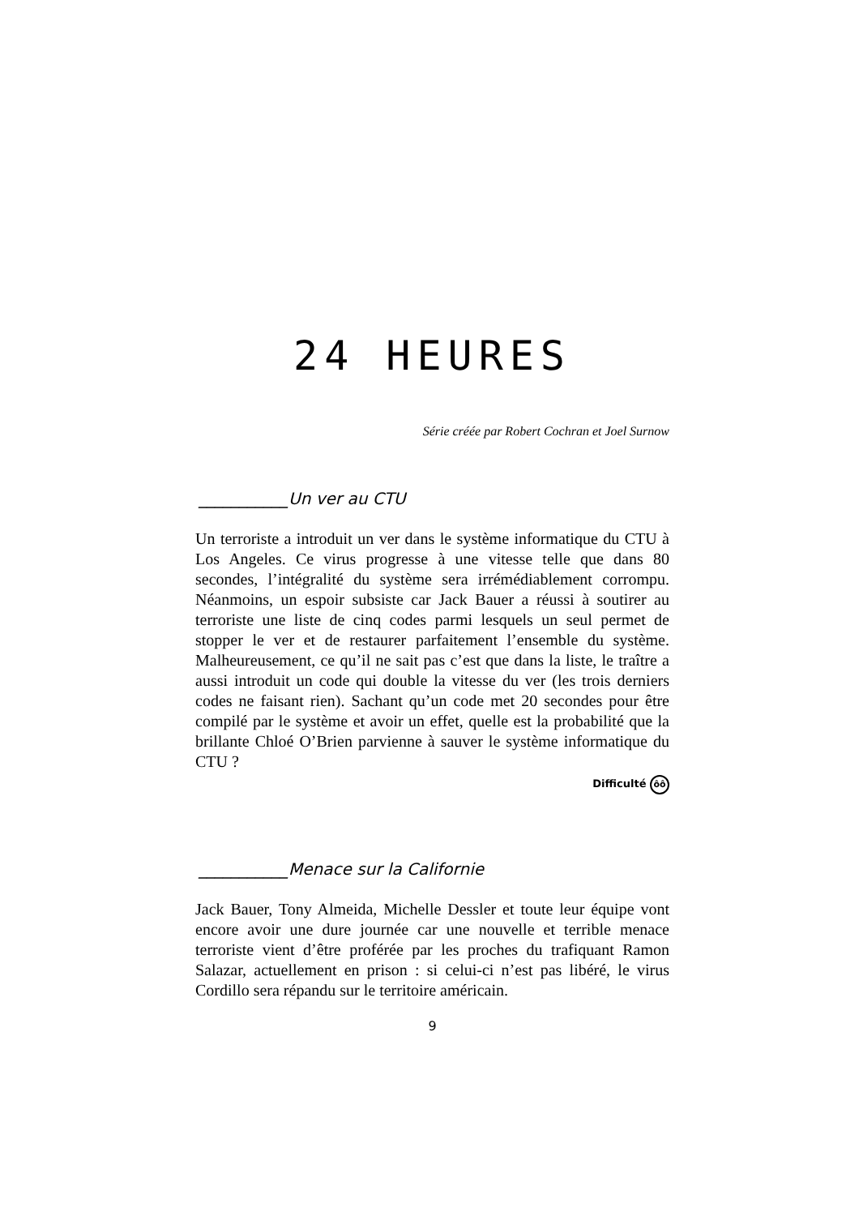24 HEURES
Série créée par Robert Cochran et Joel Surnow
___________Un ver au CTU
Un terroriste a introduit un ver dans le système informatique du CTU à Los Angeles. Ce virus progresse à une vitesse telle que dans 80 secondes, l’intégralité du système sera irrémédiablement corrompu. Néanmoins, un espoir subsiste car Jack Bauer a réussi à soutirer au terroriste une liste de cinq codes parmi lesquels un seul permet de stopper le ver et de restaurer parfaitement l’ensemble du système. Malheureusement, ce qu’il ne sait pas c’est que dans la liste, le traître a aussi introduit un code qui double la vitesse du ver (les trois derniers codes ne faisant rien). Sachant qu’un code met 20 secondes pour être compilé par le système et avoir un effet, quelle est la probabilité que la brillante Chloé O’Brien parvienne à sauver le système informatique du CTU ?
Difficulté ôô
___________Menace sur la Californie
Jack Bauer, Tony Almeida, Michelle Dessler et toute leur équipe vont encore avoir une dure journée car une nouvelle et terrible menace terroriste vient d’être proférée par les proches du trafiquant Ramon Salazar, actuellement en prison : si celui-ci n’est pas libéré, le virus Cordillo sera répandu sur le territoire américain.
9